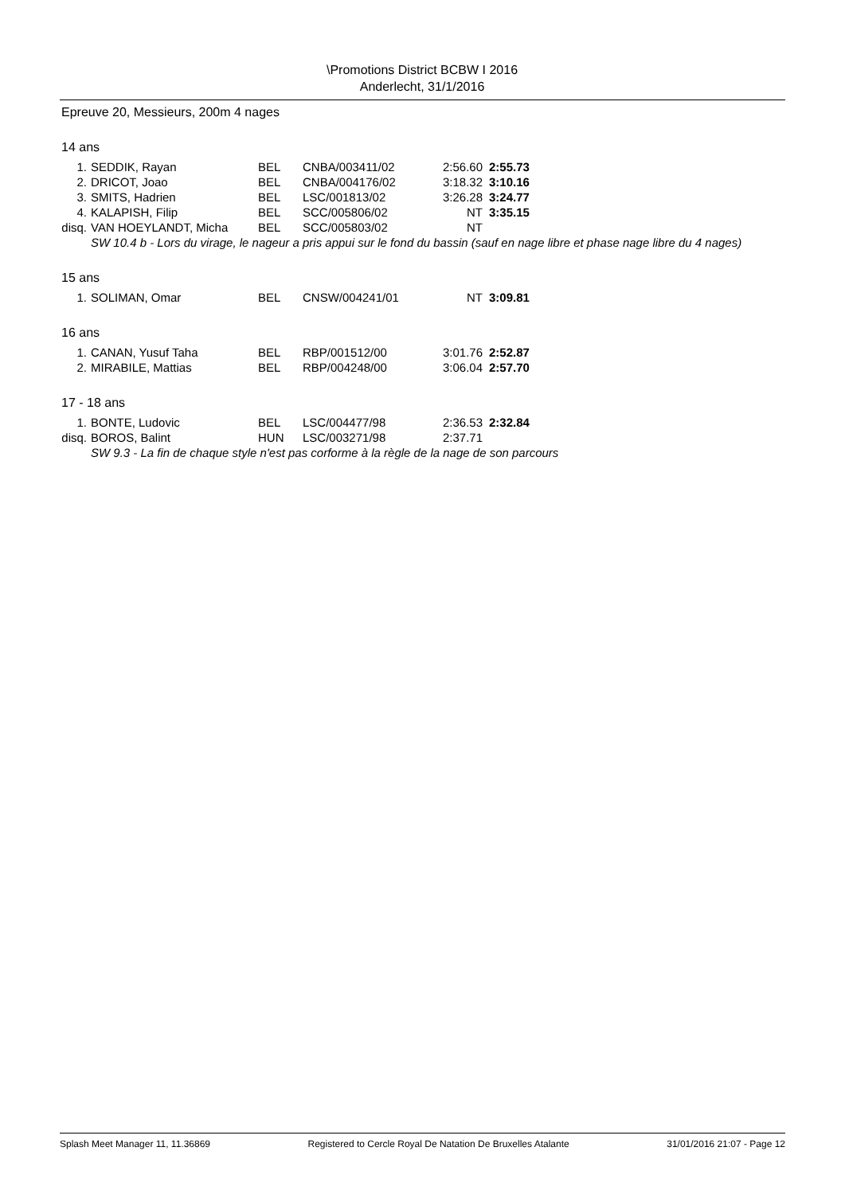\Promotions District BCBW I 2016
Anderlecht, 31/1/2016
Epreuve 20, Messieurs, 200m 4 nages
14 ans
| 1. | SEDDIK, Rayan | BEL | CNBA/003411/02 | 2:56.60 | 2:55.73 |
| 2. | DRICOT, Joao | BEL | CNBA/004176/02 | 3:18.32 | 3:10.16 |
| 3. | SMITS, Hadrien | BEL | LSC/001813/02 | 3:26.28 | 3:24.77 |
| 4. | KALAPISH, Filip | BEL | SCC/005806/02 | NT | 3:35.15 |
| disq. | VAN HOEYLANDT, Micha | BEL | SCC/005803/02 | NT | |
| SW 10.4 b - Lors du virage, le nageur a pris appui sur le fond du bassin (sauf en nage libre et phase nage libre du 4 nages) | | | | | |
15 ans
| 1. | SOLIMAN, Omar | BEL | CNSW/004241/01 | NT | 3:09.81 |
16 ans
| 1. | CANAN, Yusuf Taha | BEL | RBP/001512/00 | 3:01.76 | 2:52.87 |
| 2. | MIRABILE, Mattias | BEL | RBP/004248/00 | 3:06.04 | 2:57.70 |
17 - 18 ans
| 1. | BONTE, Ludovic | BEL | LSC/004477/98 | 2:36.53 | 2:32.84 |
| disq. | BOROS, Balint | HUN | LSC/003271/98 | 2:37.71 | |
| SW 9.3 - La fin de chaque style n'est pas corforme à la règle de la nage de son parcours | | | | | |
Splash Meet Manager 11, 11.36869 Registered to Cercle Royal De Natation De Bruxelles Atalante 31/01/2016 21:07 - Page 12